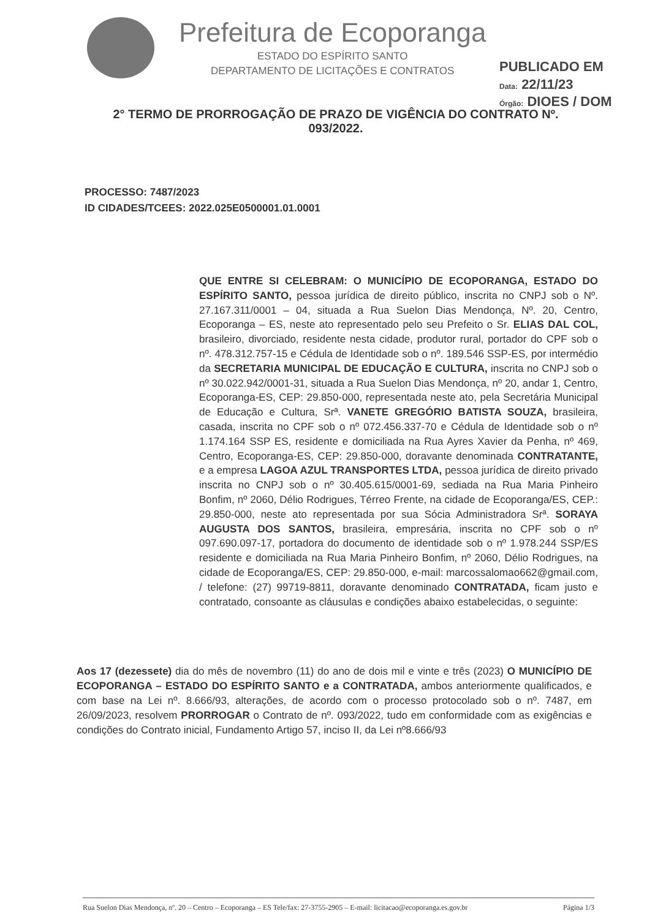Prefeitura de Ecoporanga
ESTADO DO ESPÍRITO SANTO
DEPARTAMENTO DE LICITAÇÕES E CONTRATOS
PUBLICADO EM
Data: 22/11/23
Órgão: DIOES / DOM
2° TERMO DE PRORROGAÇÃO DE PRAZO DE VIGÊNCIA DO CONTRATO Nº. 093/2022.
PROCESSO: 7487/2023
ID CIDADES/TCEES: 2022.025E0500001.01.0001
QUE ENTRE SI CELEBRAM: O MUNICÍPIO DE ECOPORANGA, ESTADO DO ESPÍRITO SANTO, pessoa jurídica de direito público, inscrita no CNPJ sob o Nº. 27.167.311/0001 – 04, situada a Rua Suelon Dias Mendonça, Nº. 20, Centro, Ecoporanga – ES, neste ato representado pelo seu Prefeito o Sr. ELIAS DAL COL, brasileiro, divorciado, residente nesta cidade, produtor rural, portador do CPF sob o nº. 478.312.757-15 e Cédula de Identidade sob o nº. 189.546 SSP-ES, por intermédio da SECRETARIA MUNICIPAL DE EDUCAÇÃO E CULTURA, inscrita no CNPJ sob o nº 30.022.942/0001-31, situada a Rua Suelon Dias Mendonça, nº 20, andar 1, Centro, Ecoporanga-ES, CEP: 29.850-000, representada neste ato, pela Secretária Municipal de Educação e Cultura, Srª. VANETE GREGÓRIO BATISTA SOUZA, brasileira, casada, inscrita no CPF sob o nº 072.456.337-70 e Cédula de Identidade sob o nº 1.174.164 SSP ES, residente e domiciliada na Rua Ayres Xavier da Penha, nº 469, Centro, Ecoporanga-ES, CEP: 29.850-000, doravante denominada CONTRATANTE, e a empresa LAGOA AZUL TRANSPORTES LTDA, pessoa jurídica de direito privado inscrita no CNPJ sob o nº 30.405.615/0001-69, sediada na Rua Maria Pinheiro Bonfim, nº 2060, Délio Rodrigues, Térreo Frente, na cidade de Ecoporanga/ES, CEP.: 29.850-000, neste ato representada por sua Sócia Administradora Srª. SORAYA AUGUSTA DOS SANTOS, brasileira, empresária, inscrita no CPF sob o nº 097.690.097-17, portadora do documento de identidade sob o nº 1.978.244 SSP/ES residente e domiciliada na Rua Maria Pinheiro Bonfim, nº 2060, Délio Rodrigues, na cidade de Ecoporanga/ES, CEP: 29.850-000, e-mail: marcossalomao662@gmail.com, / telefone: (27) 99719-8811, doravante denominado CONTRATADA, ficam justo e contratado, consoante as cláusulas e condições abaixo estabelecidas, o seguinte:
Aos 17 (dezessete) dia do mês de novembro (11) do ano de dois mil e vinte e três (2023) O MUNICÍPIO DE ECOPORANGA – ESTADO DO ESPÍRITO SANTO e a CONTRATADA, ambos anteriormente qualificados, e com base na Lei nº. 8.666/93, alterações, de acordo com o processo protocolado sob o nº. 7487, em 26/09/2023, resolvem PRORROGAR o Contrato de nº. 093/2022, tudo em conformidade com as exigências e condições do Contrato inicial, Fundamento Artigo 57, inciso II, da Lei nº8.666/93
Rua Suelon Dias Mendonça, nº. 20 – Centro – Ecoporanga – ES Tele/fax: 27-3755-2905 – E-mail: licitacao@ecoporanga.es.gov.br Página 1/3